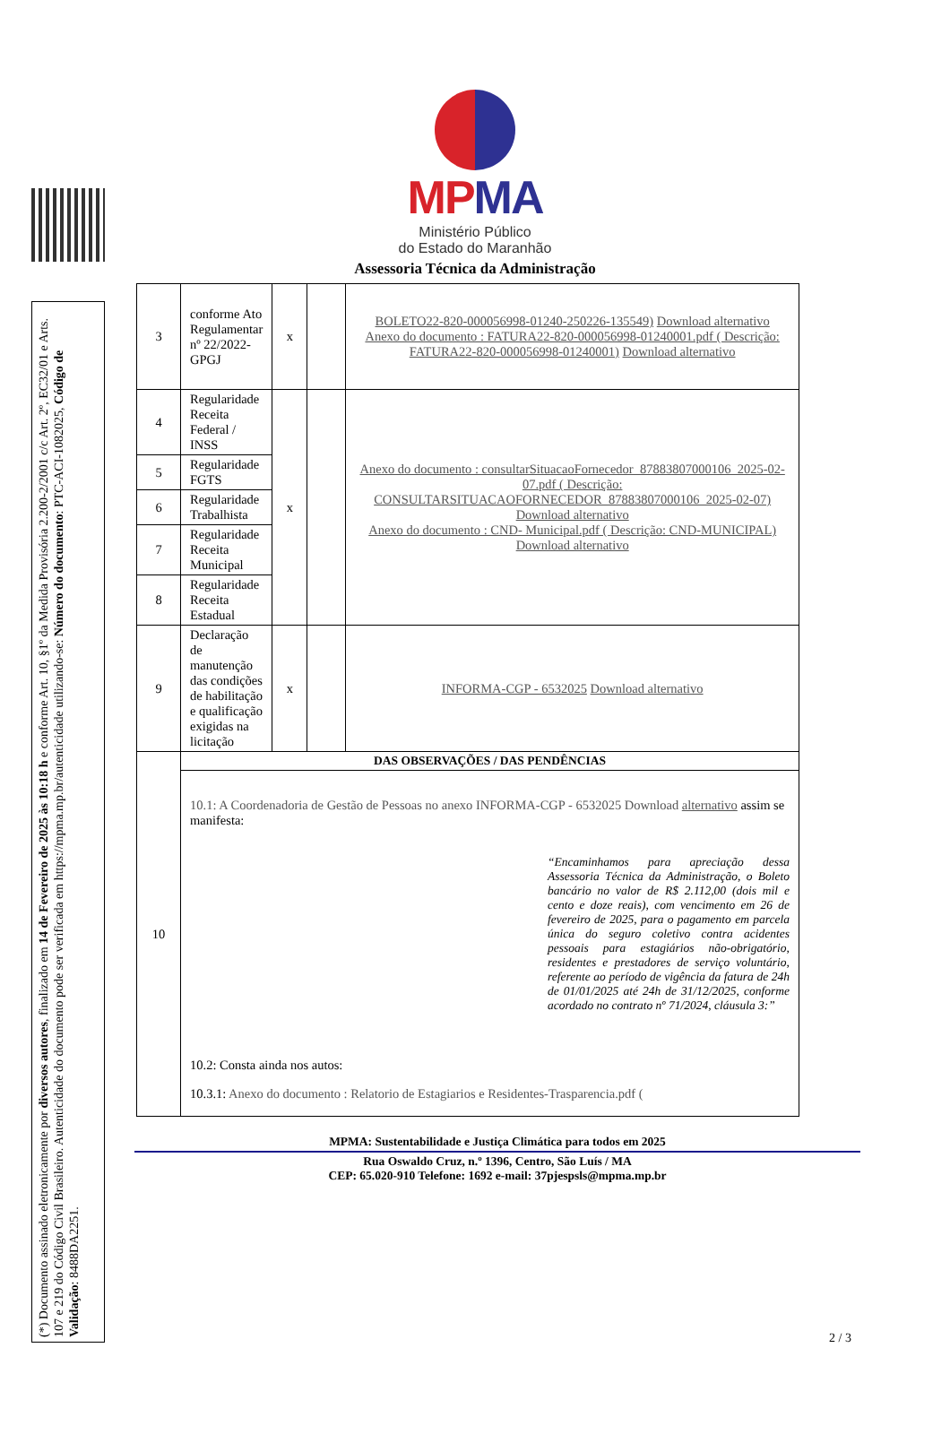(*) Documento assinado eletronicamente por diversos autores, finalizado em 14 de Fevereiro de 2025 às 10:18 h e conforme Art. 10, §1º da Medida Provisória 2.200-2/2001 c/c Art. 2º, EC32/01 e Arts. 107 e 219 do Código Civil Brasileiro. Autenticidade do documento pode ser verificada em https://mpma.mp.br/autenticidade utilizando-se: Número do documento: PTC-ACI-1082025, Código de Validação: 8488DA2251.
MPMA
Ministério Público
do Estado do Maranhão
Assessoria Técnica da Administração
| 3 | conforme Ato Regulamentar nº 22/2022-GPGJ | x | | BOLETO22-820-000056998-01240-250226-135549) Download alternativo Anexo do documento : FATURA22-820-000056998-01240001.pdf ( Descrição: FATURA22-820-000056998-01240001) Download alternativo |
| 4 | Regularidade Receita Federal / INSS | x | | Anexo do documento : consultarSituacaoFornecedor_87883807000106_2025-02-07.pdf ( Descrição: CONSULTARSITUACAOFORNECEDOR_87883807000106_2025-02-07) Download alternativo Anexo do documento : CND- Municipal.pdf ( Descrição: CND-MUNICIPAL) Download alternativo |
| 5 | Regularidade FGTS | | | |
| 6 | Regularidade Trabalhista | | | |
| 7 | Regularidade Receita Municipal | | | |
| 8 | Regularidade Receita Estadual | | | |
| 9 | Declaração de manutenção das condições de habilitação e qualificação exigidas na licitação | x | | INFORMA-CGP - 6532025 Download alternativo |
| 10 | DAS OBSERVAÇÕES / DAS PENDÊNCIAS | | | |
| | 10.1: A Coordenadoria de Gestão de Pessoas no anexo INFORMA-CGP - 6532025 Download alternativo assim se manifesta: “Encaminhamos para apreciação dessa Assessoria Técnica da Administração, o Boleto bancário no valor de R$ 2.112,00 (dois mil e cento e doze reais), com vencimento em 26 de fevereiro de 2025, para o pagamento em parcela única do seguro coletivo contra acidentes pessoais para estagiários não-obrigatório, residentes e prestadores de serviço voluntário, referente ao período de vigência da fatura de 24h de 01/01/2025 até 24h de 31/12/2025, conforme acordado no contrato nº 71/2024, cláusula 3:” 10.2: Consta ainda nos autos: 10.3.1: Anexo do documento : Relatorio de Estagiarios e Residentes-Trasparencia.pdf ( | | | |
MPMA: Sustentabilidade e Justiça Climática para todos em 2025
Rua Oswaldo Cruz, n.º 1396, Centro, São Luís / MA
CEP: 65.020-910 Telefone: 1692 e-mail: 37pjespsls@mpma.mp.br
2 / 3